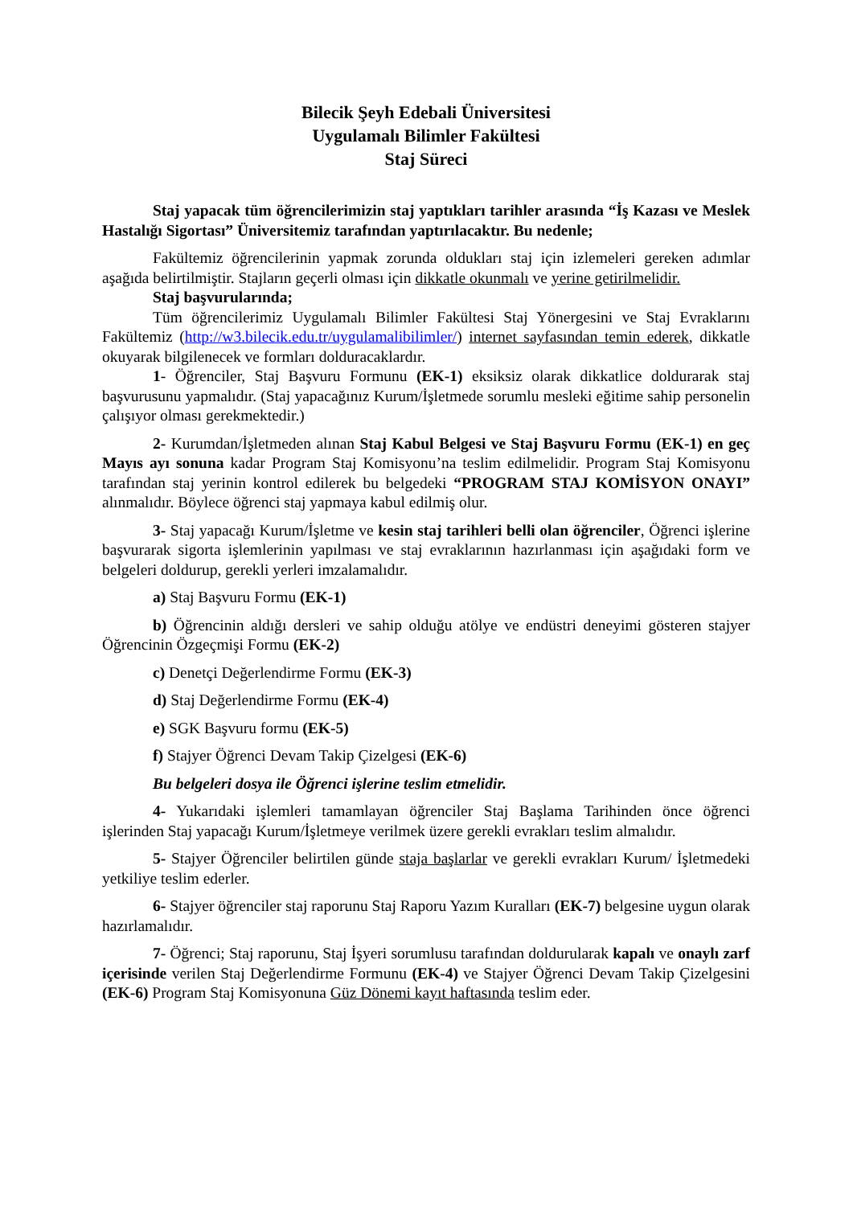Bilecik Şeyh Edebali Üniversitesi
Uygulamalı Bilimler Fakültesi
Staj Süreci
Staj yapacak tüm öğrencilerimizin staj yaptıkları tarihler arasında “İş Kazası ve Meslek Hastalığı Sigortası” Üniversitemiz tarafından yaptırılacaktır. Bu nedenle;
Fakültemiz öğrencilerinin yapmak zorunda oldukları staj için izlemeleri gereken adımlar aşağıda belirtilmiştir. Stajların geçerli olması için dikkatle okunmalı ve yerine getirilmelidir.
Staj başvurularında;
Tüm öğrencilerimiz Uygulamalı Bilimler Fakültesi Staj Yönergesini ve Staj Evraklarını Fakültemiz (http://w3.bilecik.edu.tr/uygulamalibilimler/) internet sayfasından temin ederek, dikkatle okuyarak bilgilenecek ve formları dolduracaklardır.
1- Öğrenciler, Staj Başvuru Formunu (EK-1) eksiksiz olarak dikkatlice doldurarak staj başvurusunu yapmalıdır. (Staj yapacağınız Kurum/İşletmede sorumlu mesleki eğitime sahip personelin çalışıyor olması gerekmektedir.)
2- Kurumdan/İşletmeden alınan Staj Kabul Belgesi ve Staj Başvuru Formu (EK-1) en geç Mayıs ayı sonuna kadar Program Staj Komisyonu’na teslim edilmelidir. Program Staj Komisyonu tarafından staj yerinin kontrol edilerek bu belgedeki “PROGRAM STAJ KOMİSYON ONAYI” alınmalıdır. Böylece öğrenci staj yapmaya kabul edilmiş olur.
3- Staj yapacağı Kurum/İşletme ve kesin staj tarihleri belli olan öğrenciler, Öğrenci işlerine başvurarak sigorta işlemlerinin yapılması ve staj evraklarının hazırlanması için aşağıdaki form ve belgeleri doldurup, gerekli yerleri imzalamalıdır.
a) Staj Başvuru Formu (EK-1)
b) Öğrencinin aldığı dersleri ve sahip olduğu atölye ve endüstri deneyimi gösteren stajyer Öğrencinin Özgeçmişi Formu (EK-2)
c) Denetçi Değerlendirme Formu (EK-3)
d) Staj Değerlendirme Formu (EK-4)
e) SGK Başvuru formu (EK-5)
f) Stajyer Öğrenci Devam Takip Çizelgesi (EK-6)
Bu belgeleri dosya ile Öğrenci işlerine teslim etmelidir.
4- Yukarıdaki işlemleri tamamlayan öğrenciler Staj Başlama Tarihinden önce öğrenci işlerinden Staj yapacağı Kurum/İşletmeye verilmek üzere gerekli evrakları teslim almalıdır.
5- Stajyer Öğrenciler belirtilen günde staja başlarlar ve gerekli evrakları Kurum/ İşletmedeki yetkiliye teslim ederler.
6- Stajyer öğrenciler staj raporunu Staj Raporu Yazım Kuralları (EK-7) belgesine uygun olarak hazırlamalıdır.
7- Öğrenci; Staj raporunu, Staj İşyeri sorumlusu tarafından doldurularak kapalı ve onaylı zarf içerisinde verilen Staj Değerlendirme Formunu (EK-4) ve Stajyer Öğrenci Devam Takip Çizelgesini (EK-6) Program Staj Komisyonuna Güz Dönemi kayıt haftasında teslim eder.